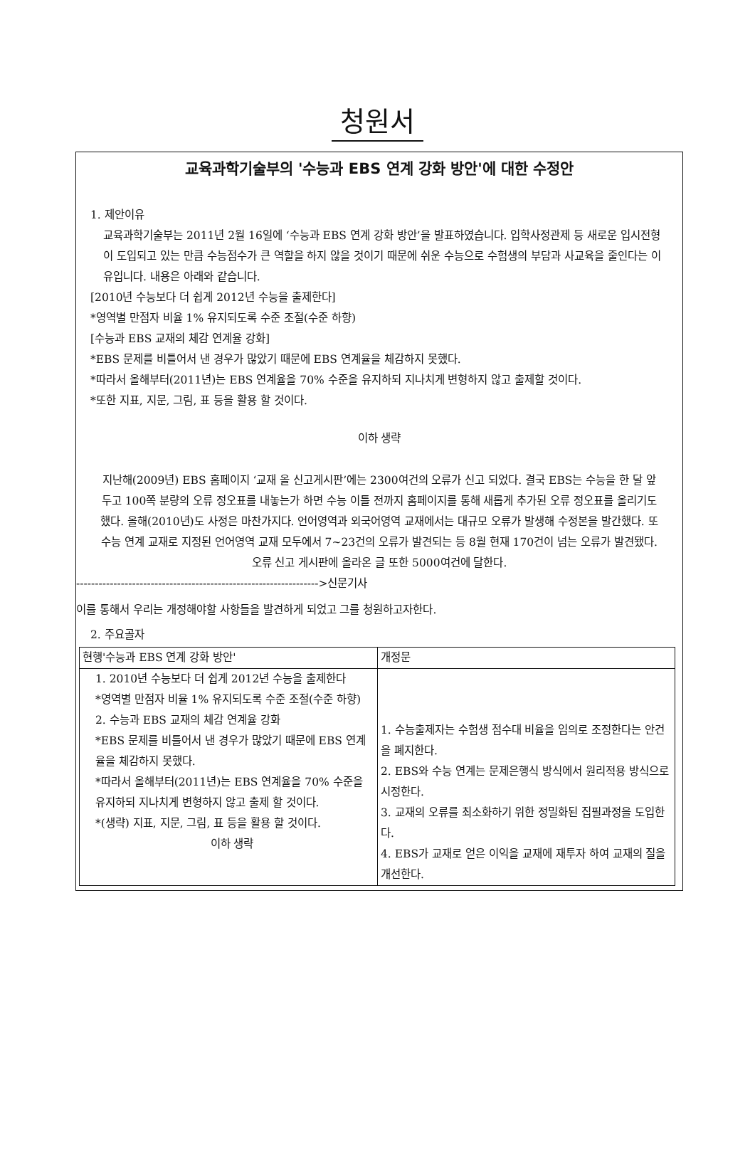청원서
교육과학기술부의 '수능과 EBS 연계 강화 방안'에 대한 수정안
1. 제안이유
교육과학기술부는 2011년 2월 16일에 ‘수능과 EBS 연계 강화 방안’을 발표하였습니다. 입학사정관제 등 새로운 입시전형이 도입되고 있는 만큼 수능점수가 큰 역할을 하지 않을 것이기 때문에 쉬운 수능으로 수험생의 부담과 사교육을 줄인다는 이유입니다. 내용은 아래와 같습니다.
[2010년 수능보다 더 쉽게 2012년 수능을 출제한다]
*영역별 만점자 비율 1% 유지되도록 수준 조절(수준 하향)
[수능과 EBS 교재의 체감 연계율 강화]
*EBS 문제를 비틀어서 낸 경우가 많았기 때문에 EBS 연계율을 체감하지 못했다.
*따라서 올해부터(2011년)는 EBS 연계율을 70% 수준을 유지하되 지나치게 변형하지 않고 출제할 것이다.
*또한 지표, 지문, 그림, 표 등을 활용 할 것이다.
이하 생략
지난해(2009년) EBS 홈페이지 ‘교재 올 신고게시판’에는 2300여건의 오류가 신고 되었다. 결국 EBS는 수능을 한 달 앞두고 100쪽 분량의 오류 정오표를 내놓는가 하면 수능 이틀 전까지 홈페이지를 통해 새롭게 추가된 오류 정오표를 올리기도 했다. 올해(2010년)도 사정은 마찬가지다. 언어영역과 외국어영역 교재에서는 대규모 오류가 발생해 수정본을 발간했다. 또 수능 연계 교재로 지정된 언어영역 교재 모두에서 7~23건의 오류가 발견되는 등 8월 현재 170건이 넘는 오류가 발견됐다. 오류 신고 게시판에 올라온 글 또한 5000여건에 달한다.
----------------------------------------------------------------->신문기사
이를 통해서 우리는 개정해야할 사항들을 발견하게 되었고 그를 청원하고자한다.
2. 주요골자
| 현행'수능과 EBS 연계 강화 방안' | 개정문 |
| 1. 2010년 수능보다 더 쉽게 2012년 수능을 출제한다 *영역별 만점자 비율 1% 유지되도록 수준 조절(수준 하향) 2. 수능과 EBS 교재의 체감 연계율 강화 *EBS 문제를 비틀어서 낸 경우가 많았기 때문에 EBS 연계율을 체감하지 못했다. *따라서 올해부터(2011년)는 EBS 연계율을 70% 수준을 유지하되 지나치게 변형하지 않고 출제 할 것이다. *(생략) 지표, 지문, 그림, 표 등을 활용 할 것이다. 이하 생략 | 1. 수능출제자는 수험생 점수대 비율을 임의로 조정한다는 안건을 폐지한다. 2. EBS와 수능 연계는 문제은행식 방식에서 원리적용 방식으로 시정한다. 3. 교재의 오류를 최소화하기 위한 정밀화된 집필과정을 도입한다. 4. EBS가 교재로 얻은 이익을 교재에 재투자 하여 교재의 질을 개선한다. |